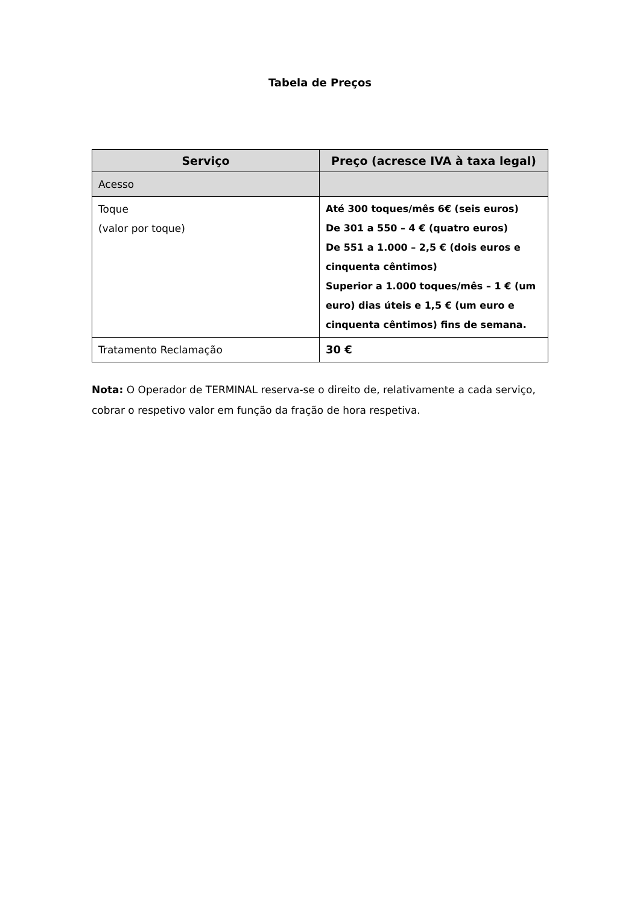Tabela de Preços
| Serviço | Preço (acresce IVA à taxa legal) |
| --- | --- |
| Acesso | |
| Toque (valor por toque) | Até 300 toques/mês 6€ (seis euros) De 301 a 550 – 4 € (quatro euros) De 551 a 1.000 – 2,5 € (dois euros e cinquenta cêntimos) Superior a 1.000 toques/mês – 1 € (um euro) dias úteis e 1,5 € (um euro e cinquenta cêntimos) fins de semana. |
| Tratamento Reclamação | 30 € |
Nota: O Operador de TERMINAL reserva-se o direito de, relativamente a cada serviço, cobrar o respetivo valor em função da fração de hora respetiva.